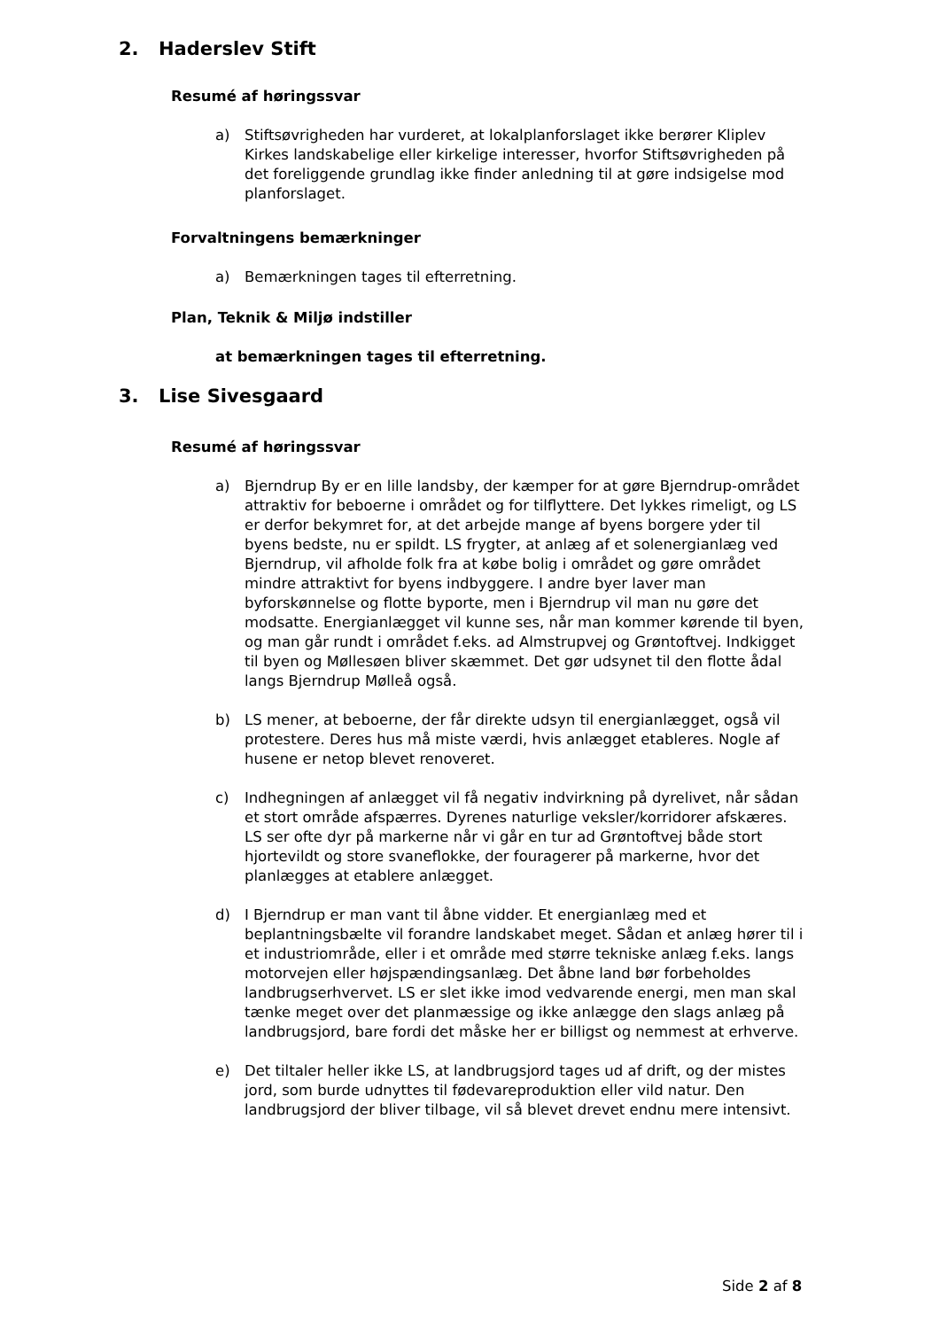2. Haderslev Stift
Resumé af høringssvar
a) Stiftsøvrigheden har vurderet, at lokalplanforslaget ikke berører Kliplev Kirkes landskabelige eller kirkelige interesser, hvorfor Stiftsøvrigheden på det foreliggende grundlag ikke finder anledning til at gøre indsigelse mod planforslaget.
Forvaltningens bemærkninger
a) Bemærkningen tages til efterretning.
Plan, Teknik & Miljø indstiller
at bemærkningen tages til efterretning.
3. Lise Sivesgaard
Resumé af høringssvar
a) Bjerndrup By er en lille landsby, der kæmper for at gøre Bjerndrup-området attraktiv for beboerne i området og for tilflyttere. Det lykkes rimeligt, og LS er derfor bekymret for, at det arbejde mange af byens borgere yder til byens bedste, nu er spildt. LS frygter, at anlæg af et solenergianlæg ved Bjerndrup, vil afholde folk fra at købe bolig i området og gøre området mindre attraktivt for byens indbyggere. I andre byer laver man byforskønnelse og flotte byporte, men i Bjerndrup vil man nu gøre det modsatte. Energianlægget vil kunne ses, når man kommer kørende til byen, og man går rundt i området f.eks. ad Almstrupvej og Grøntoftvej. Indkigget til byen og Møllesøen bliver skæmmet. Det gør udsynet til den flotte ådal langs Bjerndrup Mølleå også.
b) LS mener, at beboerne, der får direkte udsyn til energianlægget, også vil protestere. Deres hus må miste værdi, hvis anlægget etableres. Nogle af husene er netop blevet renoveret.
c) Indhegningen af anlægget vil få negativ indvirkning på dyrelivet, når sådan et stort område afspærres. Dyrenes naturlige veksler/korridorer afskæres. LS ser ofte dyr på markerne når vi går en tur ad Grøntoftvej både stort hjortevildt og store svaneflokke, der fouragerer på markerne, hvor det planlægges at etablere anlægget.
d) I Bjerndrup er man vant til åbne vidder. Et energianlæg med et beplantningsbælte vil forandre landskabet meget. Sådan et anlæg hører til i et industriområde, eller i et område med større tekniske anlæg f.eks. langs motorvejen eller højspændingsanlæg. Det åbne land bør forbeholdes landbrugserhvervet. LS er slet ikke imod vedvarende energi, men man skal tænke meget over det planmæssige og ikke anlægge den slags anlæg på landbrugsjord, bare fordi det måske her er billigst og nemmest at erhverve.
e) Det tiltaler heller ikke LS, at landbrugsjord tages ud af drift, og der mistes jord, som burde udnyttes til fødevareproduktion eller vild natur. Den landbrugsjord der bliver tilbage, vil så blevet drevet endnu mere intensivt.
Side 2 af 8